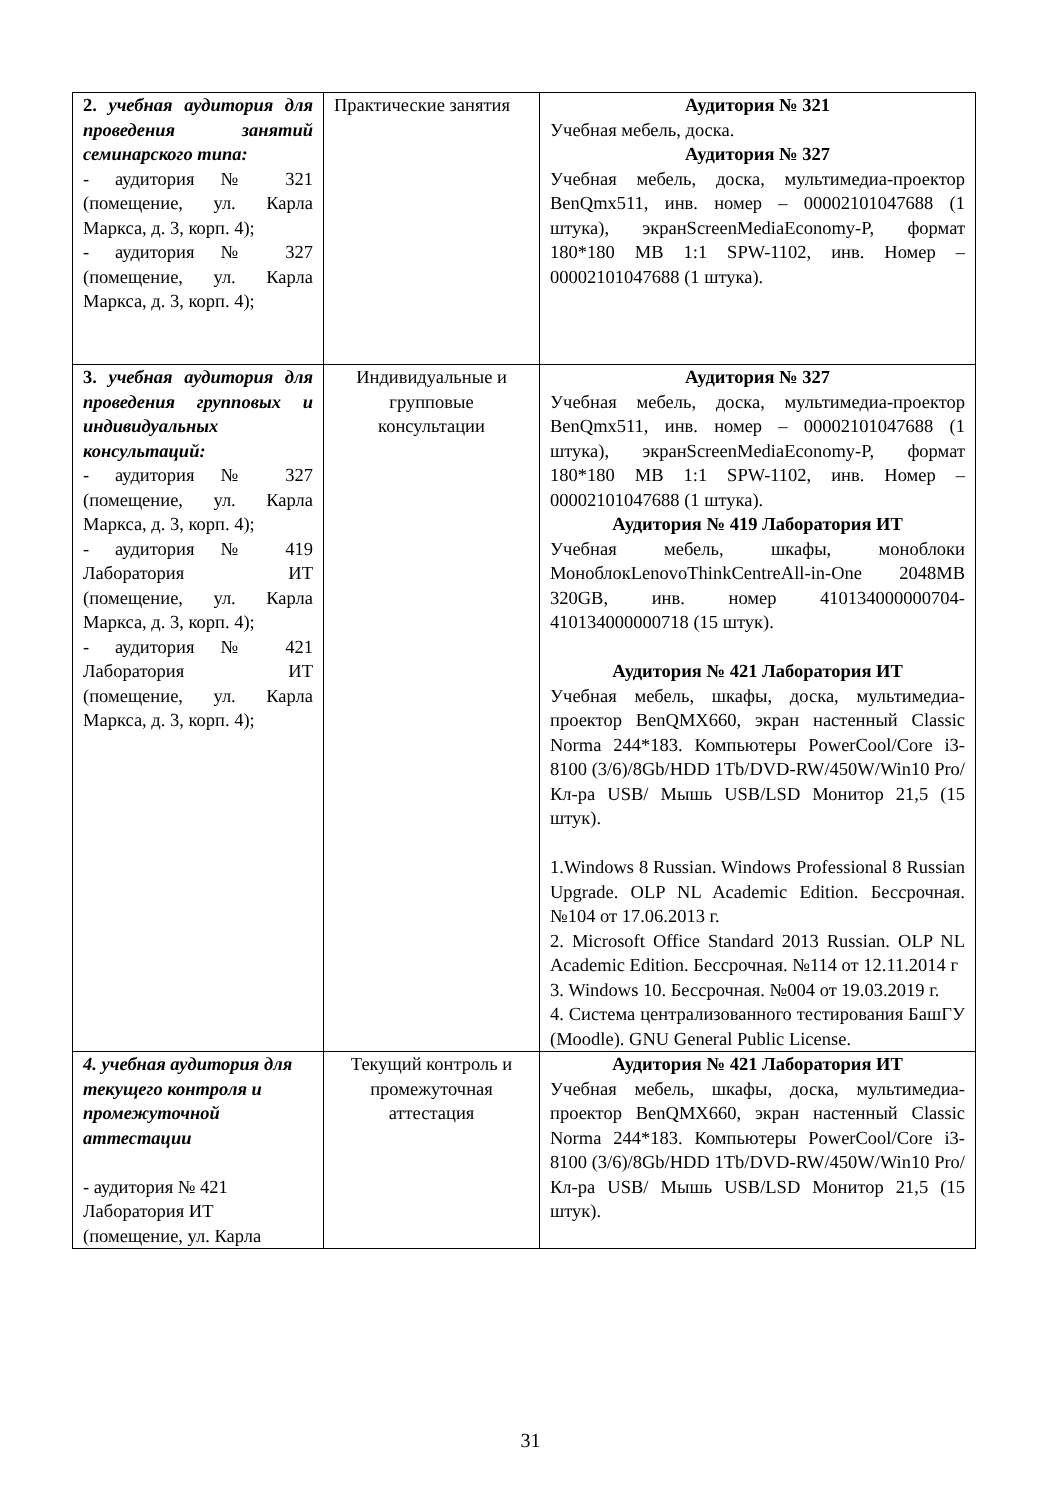| 2. учебная аудитория для проведения занятий семинарского типа: - аудитория № 321 (помещение, ул. Карла Маркса, д. 3, корп. 4); - аудитория № 327 (помещение, ул. Карла Маркса, д. 3, корп. 4); | Практические занятия | Аудитория № 321 Учебная мебель, доска. Аудитория № 327 Учебная мебель, доска, мультимедиа-проектор BenQmx511, инв. номер – 00002101047688 (1 штука), экранScreenMediaEconomy-P, формат 180*180 MB 1:1 SPW-1102, инв. Номер – 00002101047688 (1 штука). |
| 3. учебная аудитория для проведения групповых и индивидуальных консультаций: - аудитория № 327 (помещение, ул. Карла Маркса, д. 3, корп. 4); - аудитория № 419 Лаборатория ИТ (помещение, ул. Карла Маркса, д. 3, корп. 4); - аудитория № 421 Лаборатория ИТ (помещение, ул. Карла Маркса, д. 3, корп. 4); | Индивидуальные и групповые консультации | Аудитория № 327 Учебная мебель, доска, мультимедиа-проектор BenQmx511, инв. номер – 00002101047688 (1 штука), экранScreenMediaEconomy-P, формат 180*180 MB 1:1 SPW-1102, инв. Номер – 00002101047688 (1 штука). Аудитория № 419 Лаборатория ИТ Учебная мебель, шкафы, моноблоки МоноблокLenovoThinkCentreAll-in-One 2048MB 320GB, инв. номер 410134000000704-410134000000718 (15 штук). Аудитория № 421 Лаборатория ИТ Учебная мебель, шкафы, доска, мультимедиа-проектор BenQMX660, экран настенный Classic Norma 244*183. Компьютеры PowerCool/Core i3-8100 (3/6)/8Gb/HDD 1Tb/DVD-RW/450W/Win10 Pro/Кл-ра USB/ Мышь USB/LSD Монитор 21,5 (15 штук). 1.Windows 8 Russian. Windows Professional 8 Russian Upgrade. OLP NL Academic Edition. Бессрочная. №104 от 17.06.2013 г. 2. Microsoft Office Standard 2013 Russian. OLP NL Academic Edition. Бессрочная. №114 от 12.11.2014 г 3. Windows 10. Бессрочная. №004 от 19.03.2019 г. 4. Система централизованного тестирования БашГУ (Moodle). GNU General Public License. |
| 4. учебная аудитория для текущего контроля и промежуточной аттестации - аудитория № 421 Лаборатория ИТ (помещение, ул. Карла | Текущий контроль и промежуточная аттестация | Аудитория № 421 Лаборатория ИТ Учебная мебель, шкафы, доска, мультимедиа-проектор BenQMX660, экран настенный Classic Norma 244*183. Компьютеры PowerCool/Core i3-8100 (3/6)/8Gb/HDD 1Tb/DVD-RW/450W/Win10 Pro/Кл-ра USB/ Мышь USB/LSD Монитор 21,5 (15 штук). |
31